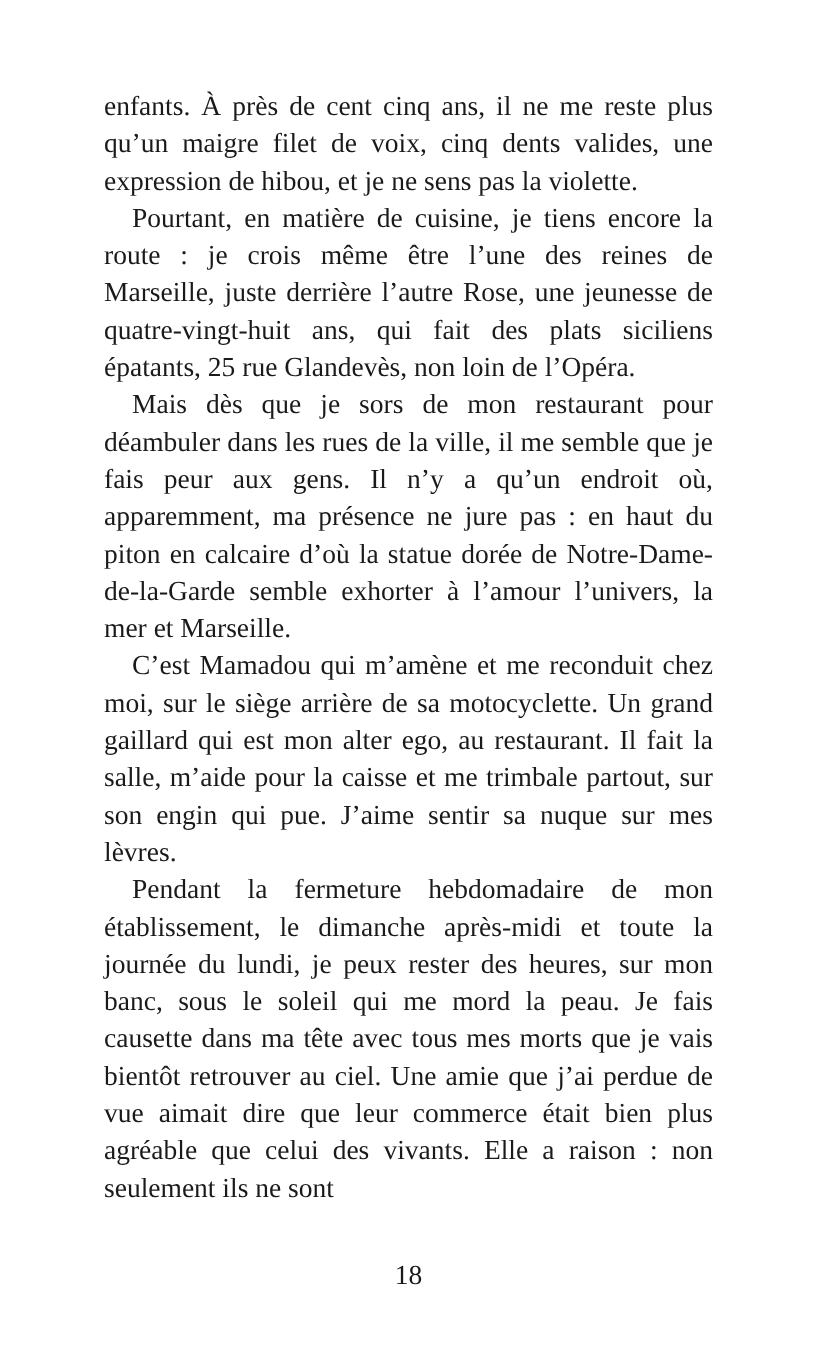enfants. À près de cent cinq ans, il ne me reste plus qu’un maigre filet de voix, cinq dents valides, une expression de hibou, et je ne sens pas la violette.
Pourtant, en matière de cuisine, je tiens encore la route : je crois même être l’une des reines de Marseille, juste derrière l’autre Rose, une jeunesse de quatre-vingt-huit ans, qui fait des plats siciliens épatants, 25 rue Glandevès, non loin de l’Opéra.
Mais dès que je sors de mon restaurant pour déambuler dans les rues de la ville, il me semble que je fais peur aux gens. Il n’y a qu’un endroit où, apparemment, ma présence ne jure pas : en haut du piton en calcaire d’où la statue dorée de Notre-Dame-de-la-Garde semble exhorter à l’amour l’univers, la mer et Marseille.
C’est Mamadou qui m’amène et me reconduit chez moi, sur le siège arrière de sa motocyclette. Un grand gaillard qui est mon alter ego, au restaurant. Il fait la salle, m’aide pour la caisse et me trimbale partout, sur son engin qui pue. J’aime sentir sa nuque sur mes lèvres.
Pendant la fermeture hebdomadaire de mon établissement, le dimanche après-midi et toute la journée du lundi, je peux rester des heures, sur mon banc, sous le soleil qui me mord la peau. Je fais causette dans ma tête avec tous mes morts que je vais bientôt retrouver au ciel. Une amie que j’ai perdue de vue aimait dire que leur commerce était bien plus agréable que celui des vivants. Elle a raison : non seulement ils ne sont
18